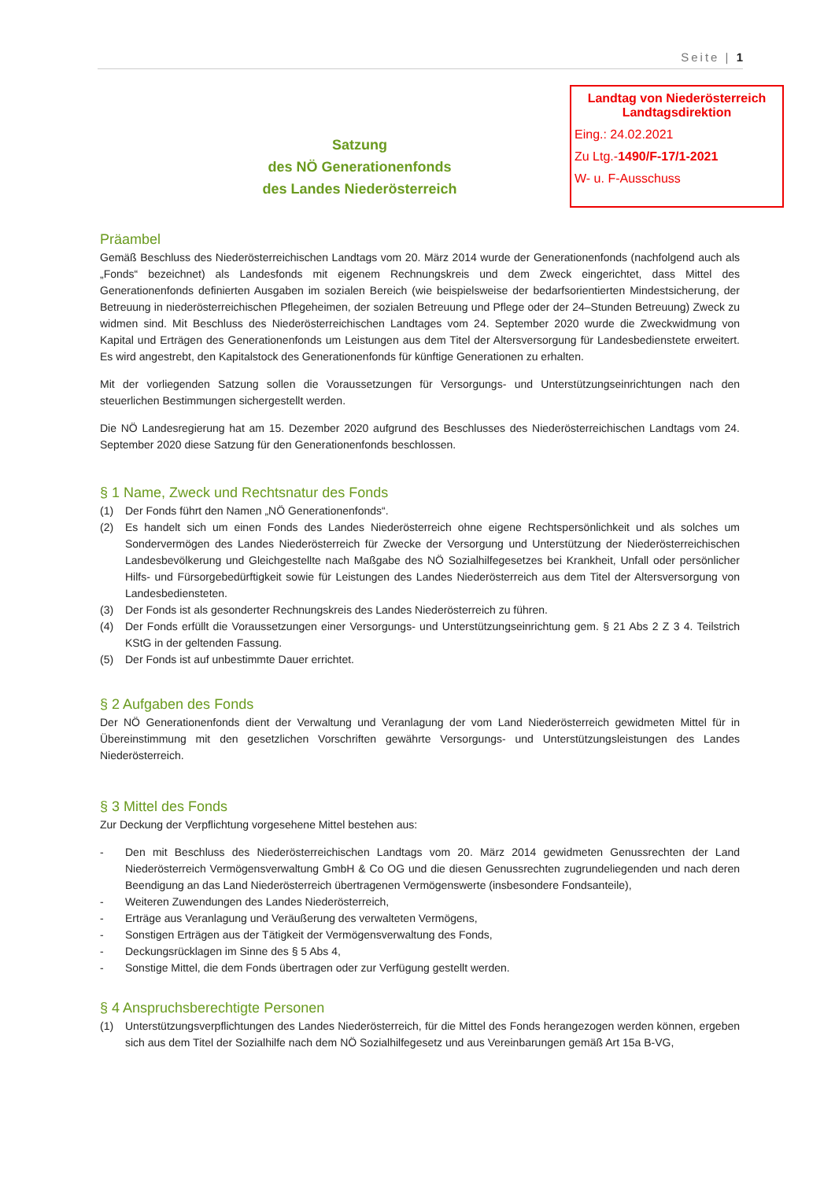Seite | 1
Landtag von Niederösterreich
Landtagsdirektion
Eing.: 24.02.2021
Zu Ltg.-1490/F-17/1-2021
W- u. F-Ausschuss
Satzung
des NÖ Generationenfonds
des Landes Niederösterreich
Präambel
Gemäß Beschluss des Niederösterreichischen Landtags vom 20. März 2014 wurde der Generationenfonds (nachfolgend auch als „Fonds“ bezeichnet) als Landesfonds mit eigenem Rechnungskreis und dem Zweck eingerichtet, dass Mittel des Generationenfonds definierten Ausgaben im sozialen Bereich (wie beispielsweise der bedarfsorientierten Mindestsicherung, der Betreuung in niederösterreichischen Pflegeheimen, der sozialen Betreuung und Pflege oder der 24–Stunden Betreuung) Zweck zu widmen sind. Mit Beschluss des Niederösterreichischen Landtages vom 24. September 2020 wurde die Zweckwidmung von Kapital und Erträgen des Generationenfonds um Leistungen aus dem Titel der Altersversorgung für Landesbedienstete erweitert. Es wird angestrebt, den Kapitalstock des Generationenfonds für künftige Generationen zu erhalten.
Mit der vorliegenden Satzung sollen die Voraussetzungen für Versorgungs- und Unterstützungseinrichtungen nach den steuerlichen Bestimmungen sichergestellt werden.
Die NÖ Landesregierung hat am 15. Dezember 2020 aufgrund des Beschlusses des Niederösterreichischen Landtags vom 24. September 2020 diese Satzung für den Generationenfonds beschlossen.
§ 1 Name, Zweck und Rechtsnatur des Fonds
(1) Der Fonds führt den Namen „NÖ Generationenfonds“.
(2) Es handelt sich um einen Fonds des Landes Niederösterreich ohne eigene Rechtspersönlichkeit und als solches um Sondervermögen des Landes Niederösterreich für Zwecke der Versorgung und Unterstützung der Niederösterreichischen Landesbevölkerung und Gleichgestellte nach Maßgabe des NÖ Sozialhilfegesetzes bei Krankheit, Unfall oder persönlicher Hilfs- und Fürsorgebedürftigkeit sowie für Leistungen des Landes Niederösterreich aus dem Titel der Altersversorgung von Landesbediensteten.
(3) Der Fonds ist als gesonderter Rechnungskreis des Landes Niederösterreich zu führen.
(4) Der Fonds erfüllt die Voraussetzungen einer Versorgungs- und Unterstützungseinrichtung gem. § 21 Abs 2 Z 3 4. Teilstrich KStG in der geltenden Fassung.
(5) Der Fonds ist auf unbestimmte Dauer errichtet.
§ 2 Aufgaben des Fonds
Der NÖ Generationenfonds dient der Verwaltung und Veranlagung der vom Land Niederösterreich gewidmeten Mittel für in Übereinstimmung mit den gesetzlichen Vorschriften gewährte Versorgungs- und Unterstützungsleistungen des Landes Niederösterreich.
§ 3 Mittel des Fonds
Zur Deckung der Verpflichtung vorgesehene Mittel bestehen aus:
- Den mit Beschluss des Niederösterreichischen Landtags vom 20. März 2014 gewidmeten Genussrechten der Land Niederösterreich Vermögensverwaltung GmbH & Co OG und die diesen Genussrechten zugrundeliegenden und nach deren Beendigung an das Land Niederösterreich übertragenen Vermögenswerte (insbesondere Fondsanteile),
- Weiteren Zuwendungen des Landes Niederösterreich,
- Erträge aus Veranlagung und Veräußerung des verwalteten Vermögens,
- Sonstigen Erträgen aus der Tätigkeit der Vermögensverwaltung des Fonds,
- Deckungsrücklagen im Sinne des § 5 Abs 4,
- Sonstige Mittel, die dem Fonds übertragen oder zur Verfügung gestellt werden.
§ 4 Anspruchsberechtigte Personen
(1) Unterstützungsverpflichtungen des Landes Niederösterreich, für die Mittel des Fonds herangezogen werden können, ergeben sich aus dem Titel der Sozialhilfe nach dem NÖ Sozialhilfegesetz und aus Vereinbarungen gemäß Art 15a B-VG,